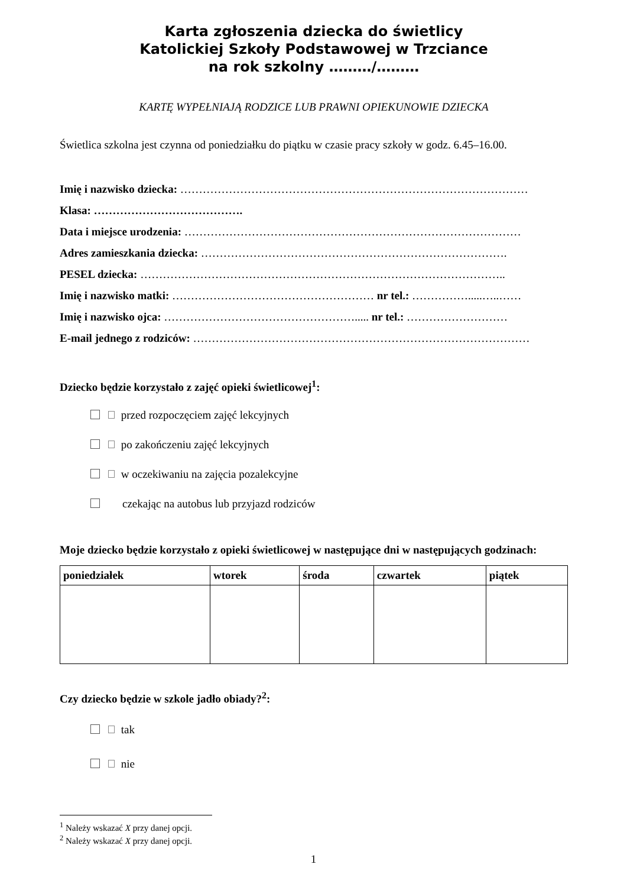Karta zgłoszenia dziecka do świetlicy
Katolickiej Szkoły Podstawowej w Trzciance
na rok szkolny ………/………
KARTĘ WYPEŁNIAJĄ RODZICE LUB PRAWNI OPIEKUNOWIE DZIECKA
Świetlica szkolna jest czynna od poniedziałku do piątku w czasie pracy szkoły w godz. 6.45–16.00.
Imię i nazwisko dziecka: …………………………………………………………………………………
Klasa: ………………………………….
Data i miejsce urodzenia: ………………………………………………………………………………
Adres zamieszkania dziecka: ……………………………………………………………………….
PESEL dziecka: ……………………………………………………………………………………..
Imię i nazwisko matki: ……………………………………………… nr tel.: …………….....…..……
Imię i nazwisko ojca: ……………………………………………..... nr tel.: ………………………
E-mail jednego z rodziców: ………………………………………………………………………………
Dziecko będzie korzystało z zajęć opieki świetlicowej<sup>1</sup>:
przed rozpoczęciem zajęć lekcyjnych
po zakończeniu zajęć lekcyjnych
w oczekiwaniu na zajęcia pozalekcyjne
czekając na autobus lub przyjazd rodziców
Moje dziecko będzie korzystało z opieki świetlicowej w następujące dni w następujących godzinach:
| poniedziałek | wtorek | środa | czwartek | piątek |
| --- | --- | --- | --- | --- |
Czy dziecko będzie w szkole jadło obiady?<sup>2</sup>:
tak
nie
<sup>1</sup> Należy wskazać X przy danej opcji.
<sup>2</sup> Należy wskazać X przy danej opcji.
1